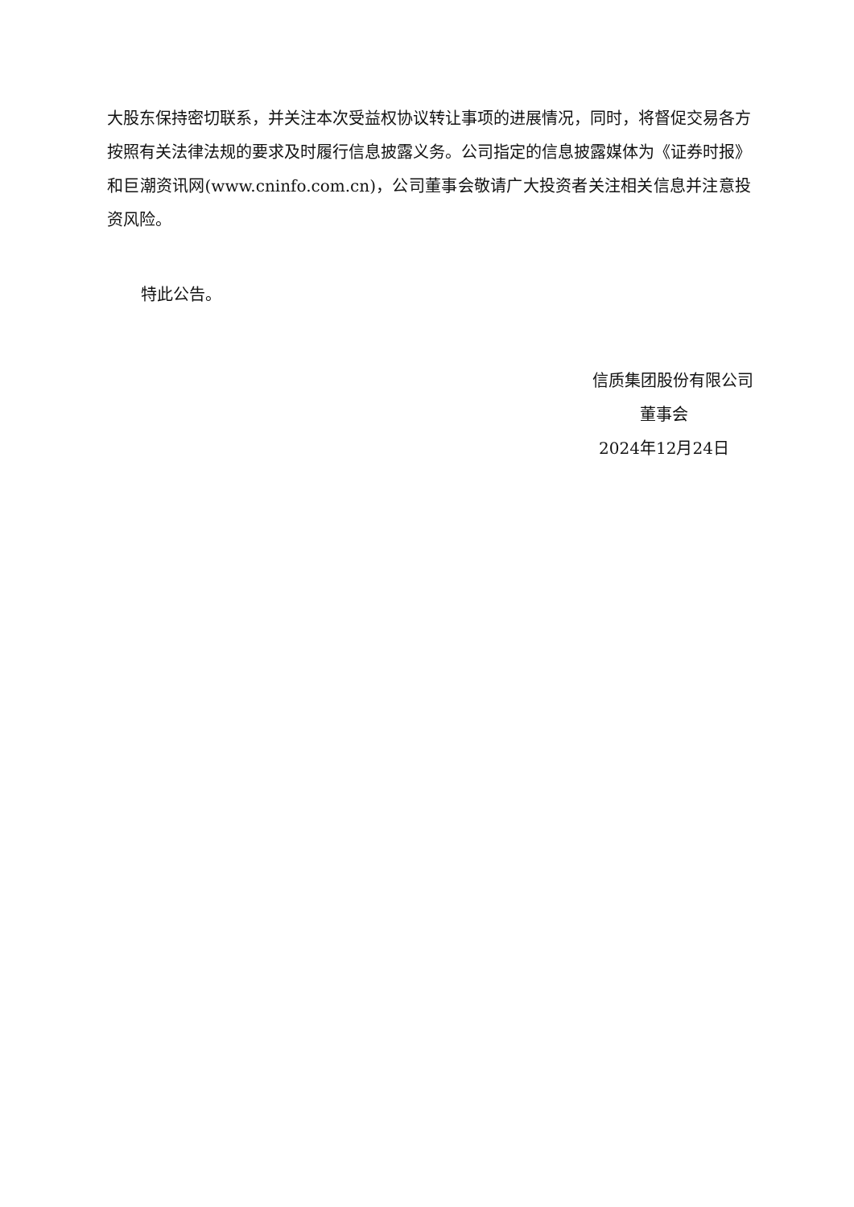大股东保持密切联系，并关注本次受益权协议转让事项的进展情况，同时，将督促交易各方按照有关法律法规的要求及时履行信息披露义务。公司指定的信息披露媒体为《证券时报》和巨潮资讯网(www.cninfo.com.cn)，公司董事会敬请广大投资者关注相关信息并注意投资风险。
特此公告。
信质集团股份有限公司
董事会
2024年12月24日